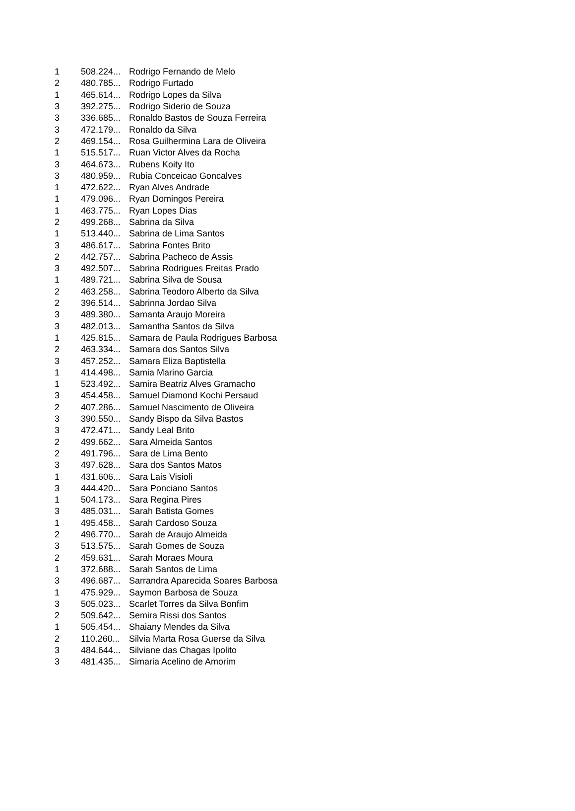| 1 | 508.224... | Rodrigo Fernando de Melo |
| 2 | 480.785... | Rodrigo Furtado |
| 1 | 465.614... | Rodrigo Lopes da Silva |
| 3 | 392.275... | Rodrigo Siderio de Souza |
| 3 | 336.685... | Ronaldo Bastos de Souza Ferreira |
| 3 | 472.179... | Ronaldo da Silva |
| 2 | 469.154... | Rosa Guilhermina Lara de Oliveira |
| 1 | 515.517... | Ruan Victor Alves da Rocha |
| 3 | 464.673... | Rubens Koity Ito |
| 3 | 480.959... | Rubia Conceicao Goncalves |
| 1 | 472.622... | Ryan Alves Andrade |
| 1 | 479.096... | Ryan Domingos Pereira |
| 1 | 463.775... | Ryan Lopes Dias |
| 2 | 499.268... | Sabrina da Silva |
| 1 | 513.440... | Sabrina de Lima Santos |
| 3 | 486.617... | Sabrina Fontes Brito |
| 2 | 442.757... | Sabrina Pacheco de Assis |
| 3 | 492.507... | Sabrina Rodrigues Freitas Prado |
| 1 | 489.721... | Sabrina Silva de Sousa |
| 2 | 463.258... | Sabrina Teodoro Alberto da Silva |
| 2 | 396.514... | Sabrinna Jordao Silva |
| 3 | 489.380... | Samanta Araujo Moreira |
| 3 | 482.013... | Samantha Santos da Silva |
| 1 | 425.815... | Samara de Paula Rodrigues Barbosa |
| 2 | 463.334... | Samara dos Santos Silva |
| 3 | 457.252... | Samara Eliza Baptistella |
| 1 | 414.498... | Samia Marino Garcia |
| 1 | 523.492... | Samira Beatriz Alves Gramacho |
| 3 | 454.458... | Samuel Diamond Kochi Persaud |
| 2 | 407.286... | Samuel Nascimento de Oliveira |
| 3 | 390.550... | Sandy Bispo da Silva Bastos |
| 3 | 472.471... | Sandy Leal Brito |
| 2 | 499.662... | Sara Almeida Santos |
| 2 | 491.796... | Sara de Lima Bento |
| 3 | 497.628... | Sara dos Santos Matos |
| 1 | 431.606... | Sara Lais Visioli |
| 3 | 444.420... | Sara Ponciano Santos |
| 1 | 504.173... | Sara Regina Pires |
| 3 | 485.031... | Sarah Batista Gomes |
| 1 | 495.458... | Sarah Cardoso Souza |
| 2 | 496.770... | Sarah de Araujo Almeida |
| 3 | 513.575... | Sarah Gomes de Souza |
| 2 | 459.631... | Sarah Moraes Moura |
| 1 | 372.688... | Sarah Santos de Lima |
| 3 | 496.687... | Sarrandra Aparecida Soares Barbosa |
| 1 | 475.929... | Saymon Barbosa de Souza |
| 3 | 505.023... | Scarlet Torres da Silva Bonfim |
| 2 | 509.642... | Semira Rissi dos Santos |
| 1 | 505.454... | Shaiany Mendes da Silva |
| 2 | 110.260... | Silvia Marta Rosa Guerse da Silva |
| 3 | 484.644... | Silviane das Chagas Ipolito |
| 3 | 481.435... | Simaria Acelino de Amorim |